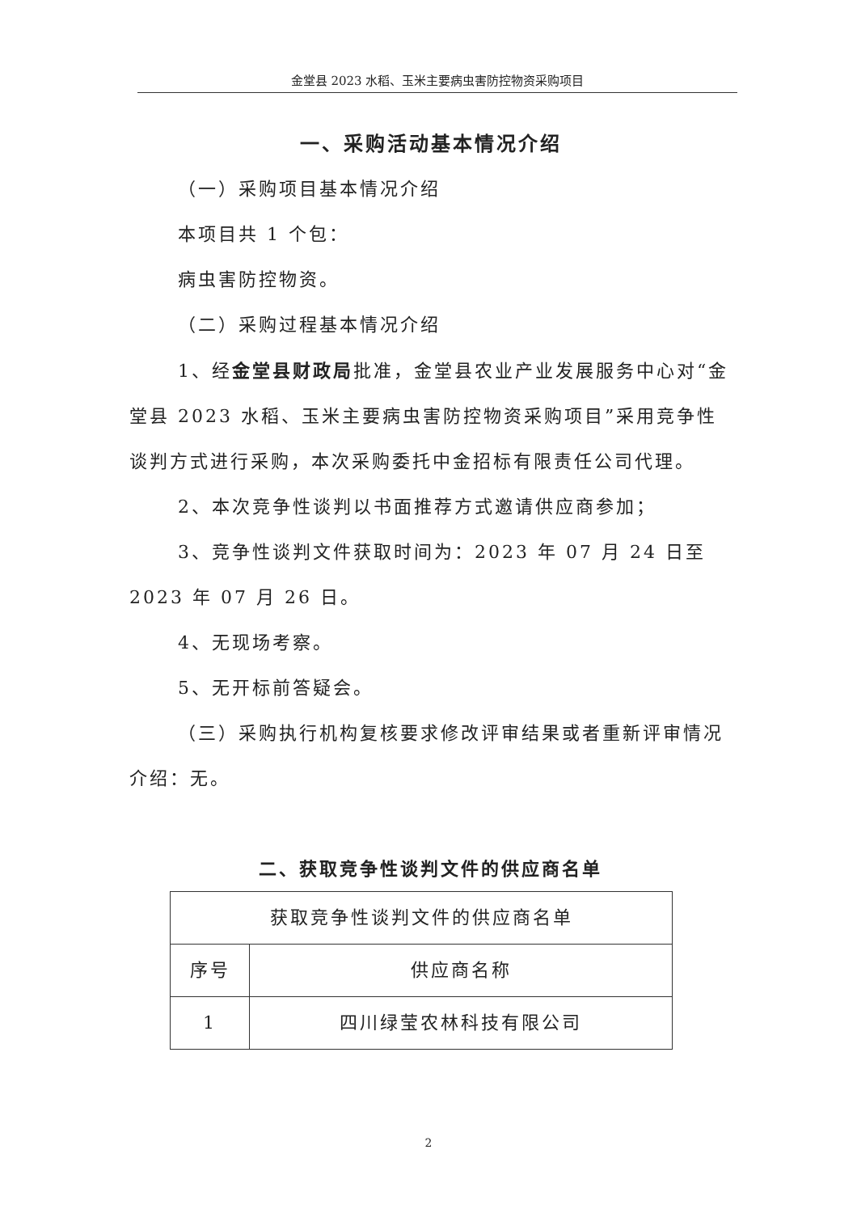金堂县 2023 水稻、玉米主要病虫害防控物资采购项目
一、采购活动基本情况介绍
（一）采购项目基本情况介绍
本项目共 1 个包：
病虫害防控物资。
（二）采购过程基本情况介绍
1、经金堂县财政局批准，金堂县农业产业发展服务中心对“金堂县 2023 水稻、玉米主要病虫害防控物资采购项目”采用竞争性谈判方式进行采购，本次采购委托中金招标有限责任公司代理。
2、本次竞争性谈判以书面推荐方式邀请供应商参加；
3、竞争性谈判文件获取时间为：2023 年 07 月 24 日至 2023 年 07 月 26 日。
4、无现场考察。
5、无开标前答疑会。
（三）采购执行机构复核要求修改评审结果或者重新评审情况介绍：无。
二、获取竞争性谈判文件的供应商名单
| 获取竞争性谈判文件的供应商名单 | |
| 序号 | 供应商名称 |
| 1 | 四川绿莹农林科技有限公司 |
2